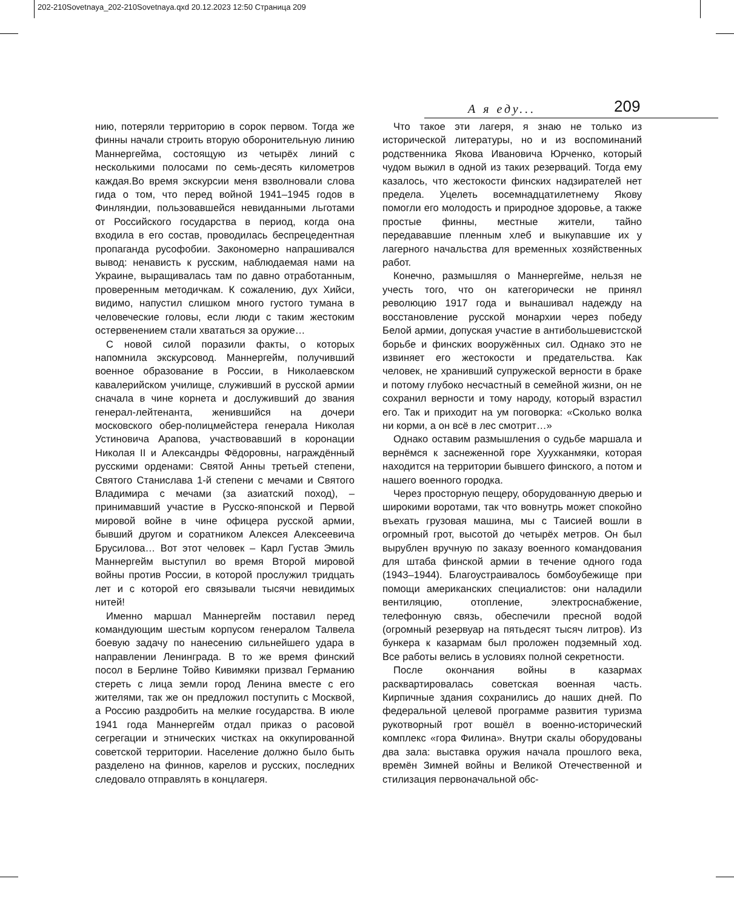202-210Sovetnaya_202-210Sovetnaya.qxd 20.12.2023 12:50 Страница 209
А я еду... 209
нию, потеряли территорию в сорок первом. Тогда же финны начали строить вторую оборонительную линию Маннергейма, состоящую из четырёх линий с несколькими полосами по семь-десять километров каждая.Во время экскурсии меня взволновали слова гида о том, что перед войной 1941–1945 годов в Финляндии, пользовавшейся невиданными льготами от Российского государства в период, когда она входила в его состав, проводилась беспрецедентная пропаганда русофобии. Закономерно напрашивался вывод: ненависть к русским, наблюдаемая нами на Украине, выращивалась там по давно отработанным, проверенным методичкам. К сожалению, дух Хийси, видимо, напустил слишком много густого тумана в человеческие головы, если люди с таким жестоким остервенением стали хвататься за оружие…
С новой силой поразили факты, о которых напомнила экскурсовод. Маннергейм, получивший военное образование в России, в Николаевском кавалерийском училище, служивший в русской армии сначала в чине корнета и дослуживший до звания генерал-лейтенанта, женившийся на дочери московского обер-полицмейстера генерала Николая Устиновича Арапова, участвовавший в коронации Николая II и Александры Фёдоровны, награждённый русскими орденами: Святой Анны третьей степени, Святого Станислава 1-й степени с мечами и Святого Владимира с мечами (за азиатский поход), – принимавший участие в Русско-японской и Первой мировой войне в чине офицера русской армии, бывший другом и соратником Алексея Алексеевича Брусилова… Вот этот человек – Карл Густав Эмиль Маннергейм выступил во время Второй мировой войны против России, в которой прослужил тридцать лет и с которой его связывали тысячи невидимых нитей!
Именно маршал Маннергейм поставил перед командующим шестым корпусом генералом Талвела боевую задачу по нанесению сильнейшего удара в направлении Ленинграда. В то же время финский посол в Берлине Тойво Кивимяки призвал Германию стереть с лица земли город Ленина вместе с его жителями, так же он предложил поступить с Москвой, а Россию раздробить на мелкие государства. В июле 1941 года Маннергейм отдал приказ о расовой сегрегации и этнических чистках на оккупированной советской территории. Население должно было быть разделено на финнов, карелов и русских, последних следовало отправлять в концлагеря.
Что такое эти лагеря, я знаю не только из исторической литературы, но и из воспоминаний родственника Якова Ивановича Юрченко, который чудом выжил в одной из таких резерваций. Тогда ему казалось, что жестокости финских надзирателей нет предела. Уцелеть восемнадцатилетнему Якову помогли его молодость и природное здоровье, а также простые финны, местные жители, тайно передававшие пленным хлеб и выкупавшие их у лагерного начальства для временных хозяйственных работ.
Конечно, размышляя о Маннергейме, нельзя не учесть того, что он категорически не принял революцию 1917 года и вынашивал надежду на восстановление русской монархии через победу Белой армии, допуская участие в антибольшевистской борьбе и финских вооружённых сил. Однако это не извиняет его жестокости и предательства. Как человек, не хранивший супружеской верности в браке и потому глубоко несчастный в семейной жизни, он не сохранил верности и тому народу, который взрастил его. Так и приходит на ум поговорка: «Сколько волка ни корми, а он всё в лес смотрит…»
Однако оставим размышления о судьбе маршала и вернёмся к заснеженной горе Хуухканмяки, которая находится на территории бывшего финского, а потом и нашего военного городка.
Через просторную пещеру, оборудованную дверью и широкими воротами, так что вовнутрь может спокойно въехать грузовая машина, мы с Таисией вошли в огромный грот, высотой до четырёх метров. Он был вырублен вручную по заказу военного командования для штаба финской армии в течение одного года (1943–1944). Благоустраивалось бомбоубежище при помощи американских специалистов: они наладили вентиляцию, отопление, электроснабжение, телефонную связь, обеспечили пресной водой (огромный резервуар на пятьдесят тысяч литров). Из бункера к казармам был проложен подземный ход. Все работы велись в условиях полной секретности.
После окончания войны в казармах расквартировалась советская военная часть. Кирпичные здания сохранились до наших дней. По федеральной целевой программе развития туризма рукотворный грот вошёл в военно-исторический комплекс «гора Филина». Внутри скалы оборудованы два зала: выставка оружия начала прошлого века, времён Зимней войны и Великой Отечественной и стилизация первоначальной обс-